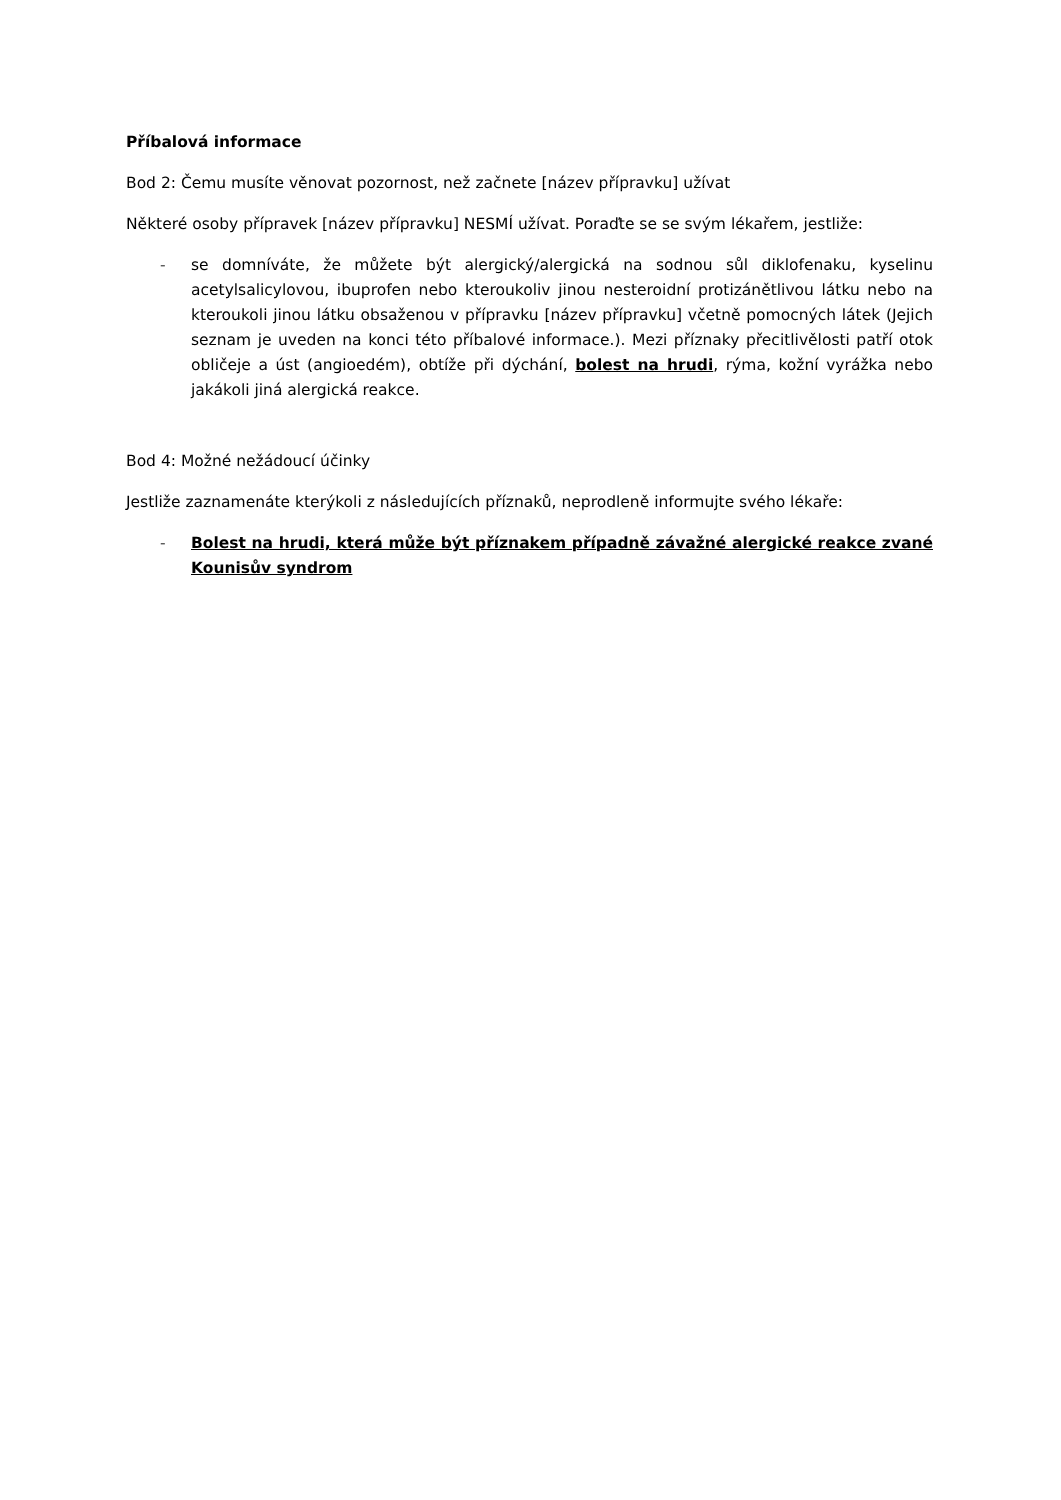Příbalová informace
Bod 2: Čemu musíte věnovat pozornost, než začnete [název přípravku] užívat
Některé osoby přípravek [název přípravku] NESMÍ užívat. Poraďte se se svým lékařem, jestliže:
- se domníváte, že můžete být alergický/alergická na sodnou sůl diklofenaku, kyselinu acetylsalicylovou, ibuprofen nebo kteroukoliv jinou nesteroidní protizánětlivou látku nebo na kteroukoli jinou látku obsaženou v přípravku [název přípravku] včetně pomocných látek (Jejich seznam je uveden na konci této příbalové informace.). Mezi příznaky přecitlivělosti patří otok obličeje a úst (angioedém), obtíže při dýchání, bolest na hrudi, rýma, kožní vyrážka nebo jakákoli jiná alergická reakce.
Bod 4: Možné nežádoucí účinky
Jestliže zaznamenáte kterýkoli z následujících příznaků, neprodleně informujte svého lékaře:
- Bolest na hrudi, která může být příznakem případně závažné alergické reakce zvané Kounisův syndrom